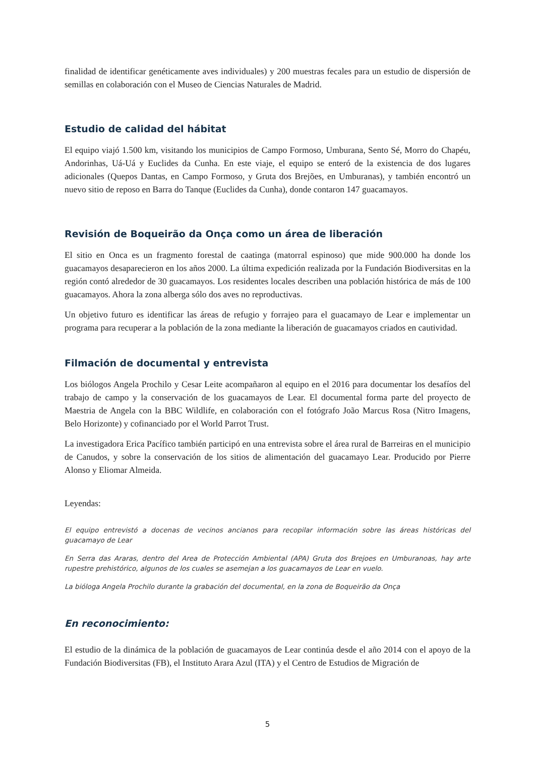finalidad de identificar genéticamente aves individuales) y 200 muestras fecales para un estudio de dispersión de semillas en colaboración con el Museo de Ciencias Naturales de Madrid.
Estudio de calidad del hábitat
El equipo viajó 1.500 km, visitando los municipios de Campo Formoso, Umburana, Sento Sé, Morro do Chapéu, Andorinhas, Uá-Uá y Euclides da Cunha. En este viaje, el equipo se enteró de la existencia de dos lugares adicionales (Quepos Dantas, en Campo Formoso, y Gruta dos Brejões, en Umburanas), y también encontró un nuevo sitio de reposo en Barra do Tanque (Euclides da Cunha), donde contaron 147 guacamayos.
Revisión de Boqueirão da Onça como un área de liberación
El sitio en Onca es un fragmento forestal de caatinga (matorral espinoso) que mide 900.000 ha donde los guacamayos desaparecieron en los años 2000. La última expedición realizada por la Fundación Biodiversitas en la región contó alrededor de 30 guacamayos. Los residentes locales describen una población histórica de más de 100 guacamayos. Ahora la zona alberga sólo dos aves no reproductivas.
Un objetivo futuro es identificar las áreas de refugio y forrajeo para el guacamayo de Lear e implementar un programa para recuperar a la población de la zona mediante la liberación de guacamayos criados en cautividad.
Filmación de documental y entrevista
Los biólogos Angela Prochilo y Cesar Leite acompañaron al equipo en el 2016 para documentar los desafíos del trabajo de campo y la conservación de los guacamayos de Lear. El documental forma parte del proyecto de Maestria de Angela con la BBC Wildlife, en colaboración con el fotógrafo João Marcus Rosa (Nitro Imagens, Belo Horizonte) y cofinanciado por el World Parrot Trust.
La investigadora Erica Pacífico también participó en una entrevista sobre el área rural de Barreiras en el municipio de Canudos, y sobre la conservación de los sitios de alimentación del guacamayo Lear. Producido por Pierre Alonso y Eliomar Almeida.
Leyendas:
El equipo entrevistó a docenas de vecinos ancianos para recopilar información sobre las áreas históricas del guacamayo de Lear
En Serra das Araras, dentro del Area de Protección Ambiental (APA) Gruta dos Brejoes en Umburanoas, hay arte rupestre prehistórico, algunos de los cuales se asemejan a los guacamayos de Lear en vuelo.
La bióloga Angela Prochilo durante la grabación del documental, en la zona de Boqueirão da Onça
En reconocimiento:
El estudio de la dinámica de la población de guacamayos de Lear continúa desde el año 2014 con el apoyo de la Fundación Biodiversitas (FB), el Instituto Arara Azul (ITA) y el Centro de Estudios de Migración de
5